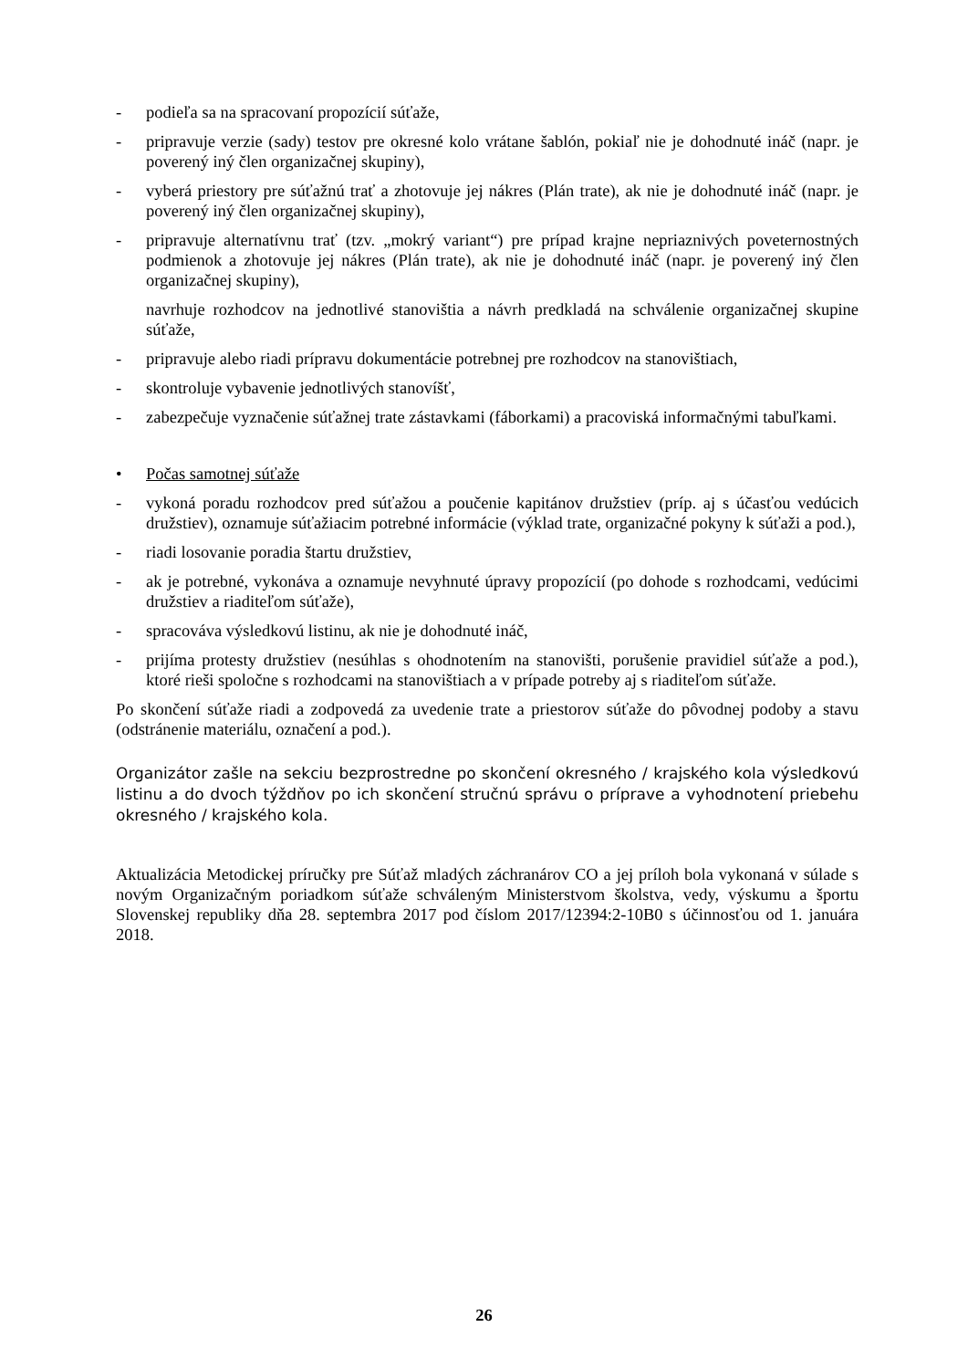- podieľa sa na spracovaní propozícií súťaže,
- pripravuje verzie (sady) testov pre okresné kolo vrátane šablón, pokiaľ nie je dohodnuté ináč (napr. je poverený iný člen organizačnej skupiny),
- vyberá priestory pre súťažnú trať a zhotovuje jej nákres (Plán trate), ak nie je dohodnuté ináč (napr. je poverený iný člen organizačnej skupiny),
- pripravuje alternatívnu trať (tzv. „mokrý variant“) pre prípad krajne nepriaznivých poveternostných podmienok a zhotovuje jej nákres (Plán trate), ak nie je dohodnuté ináč (napr. je poverený iný člen organizačnej skupiny),
navrhuje rozhodcov na jednotlivé stanovištia a návrh predkladá na schválenie organizačnej skupine súťaže,
- pripravuje alebo riadi prípravu dokumentácie potrebnej pre rozhodcov na stanovištiach,
- skontroluje vybavenie jednotlivých stanovíšť,
- zabezpečuje vyznačenie súťažnej trate zástavkami (fáborkami) a pracoviská informačnými tabuľkami.
• Počas samotnej súťaže
- vykoná poradu rozhodcov pred súťažou a poučenie kapitánov družstiev (príp. aj s účasťou vedúcich družstiev), oznamuje súťažiacim potrebné informácie (výklad trate, organizačné pokyny k súťaži a pod.),
- riadi losovanie poradia štartu družstiev,
- ak je potrebné, vykonáva a oznamuje nevyhnuté úpravy propozícií (po dohode s rozhodcami, vedúcimi družstiev a riaditeľom súťaže),
- spracováva výsledkovú listinu, ak nie je dohodnuté ináč,
- prijíma protesty družstiev (nesúhlas s ohodnotením na stanovišti, porušenie pravidiel súťaže a pod.), ktoré rieši spoločne s rozhodcami na stanovištiach a v prípade potreby aj s riaditeľom súťaže.
Po skončení súťaže riadi a zodpovedá za uvedenie trate a priestorov súťaže do pôvodnej podoby a stavu (odstránenie materiálu, označení a pod.).
Organizátor zašle na sekciu bezprostredne po skončení okresného / krajského kola výsledkovú listinu a do dvoch týždňov po ich skončení stručnú správu o príprave a vyhodnotení priebehu okresného / krajského kola.
Aktualizácia Metodickej príručky pre Súťaž mladých záchranárov CO a jej príloh bola vykonaná v súlade s novým Organizačným poriadkom súťaže schváleným Ministerstvom školstva, vedy, výskumu a športu Slovenskej republiky dňa 28. septembra 2017 pod číslom 2017/12394:2-10B0 s účinnosťou od 1. januára 2018.
26